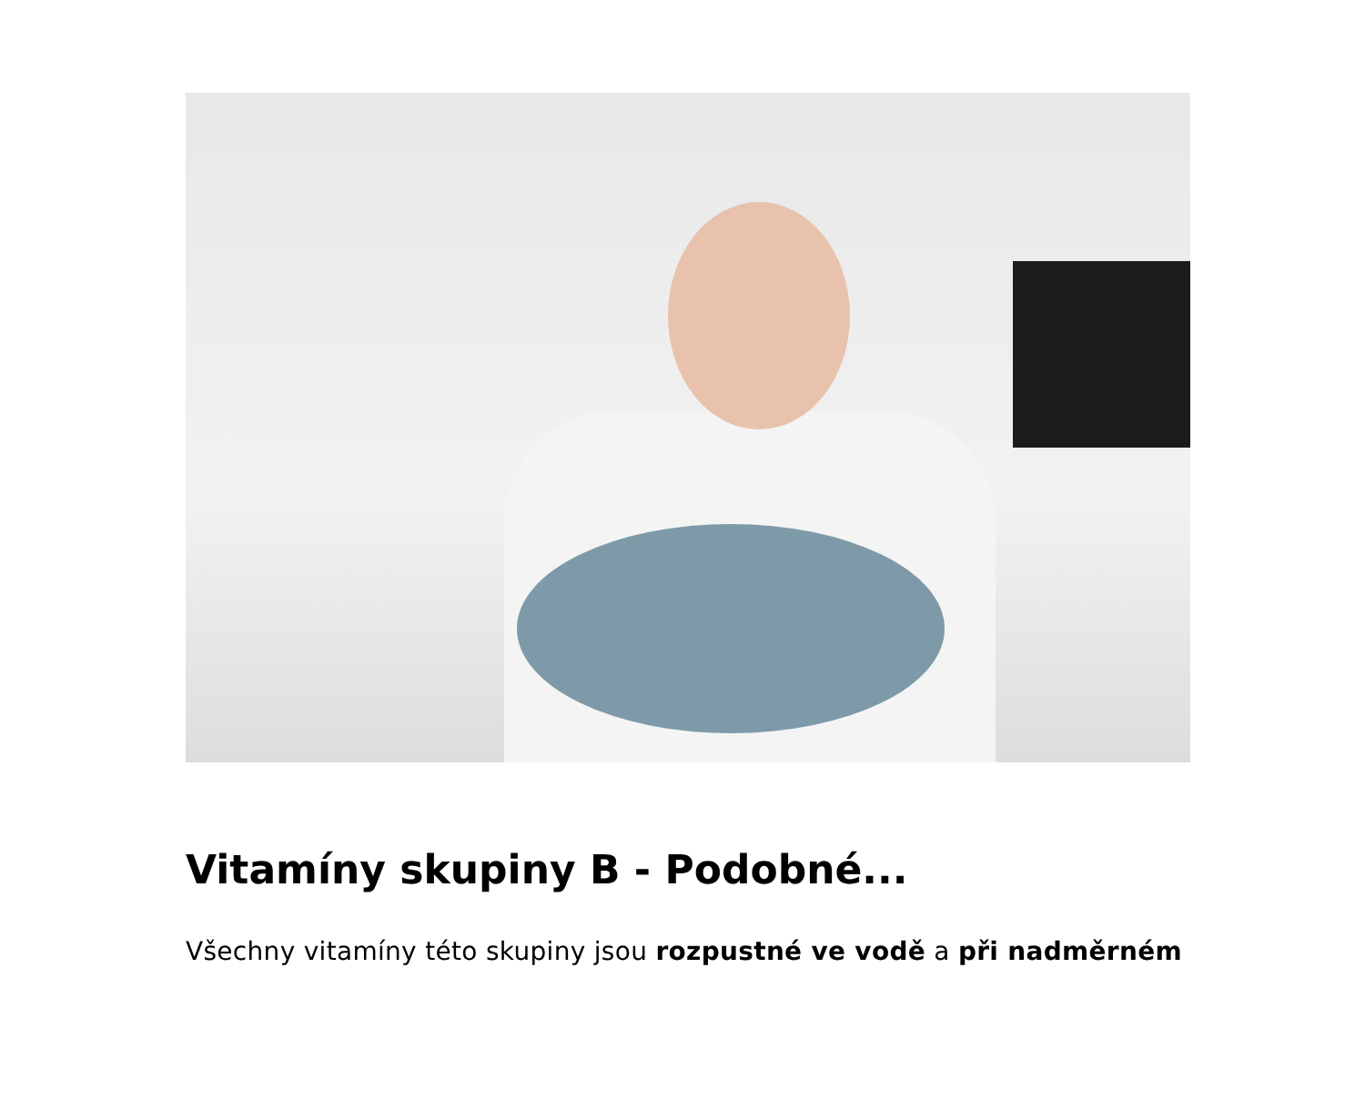Vitamíny skupiny B - Podobné...
Všechny vitamíny této skupiny jsou rozpustné ve vodě a při nadměrném